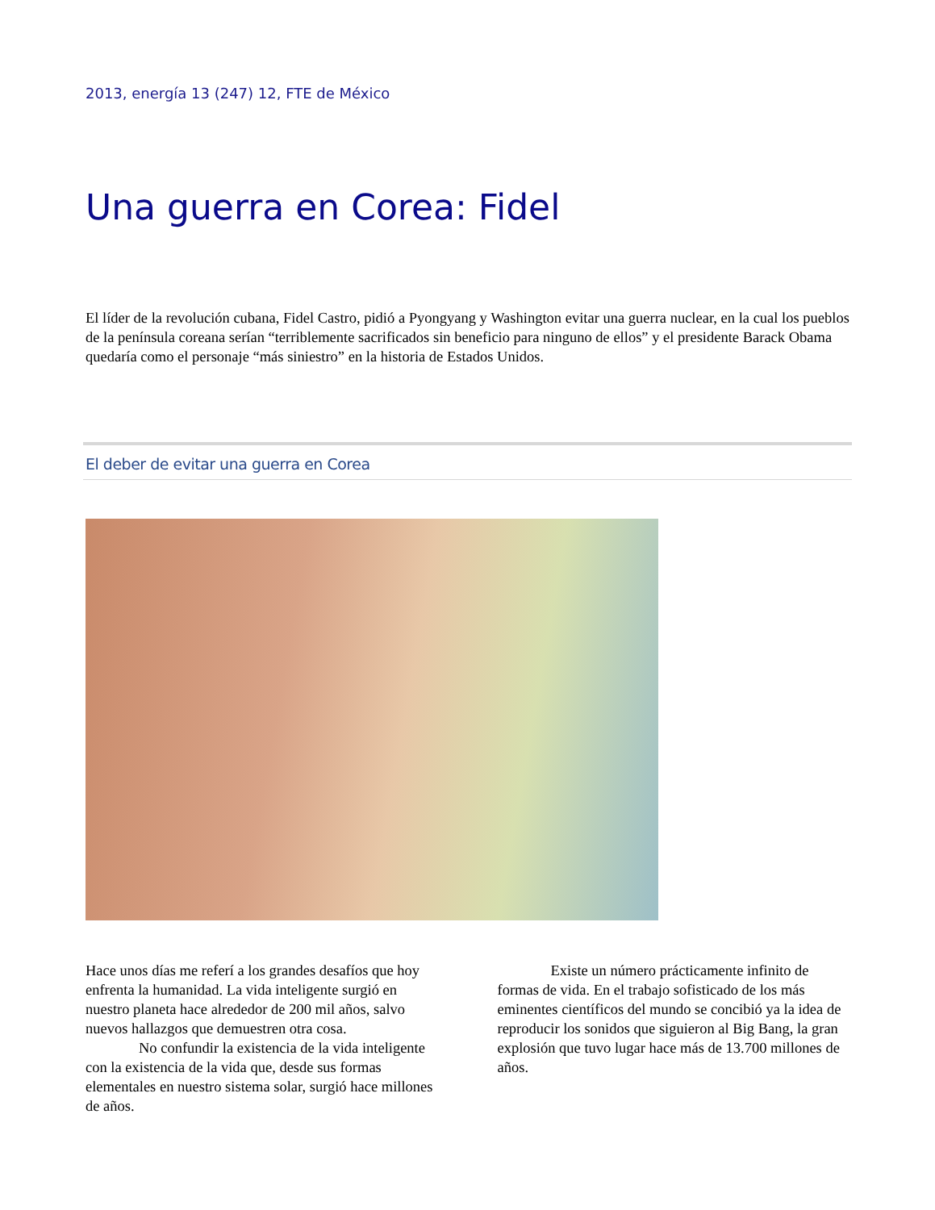2013, energía 13 (247) 12, FTE de México
Una guerra en Corea: Fidel
El líder de la revolución cubana, Fidel Castro, pidió a Pyongyang y Washington evitar una guerra nuclear, en la cual los pueblos de la península coreana serían “terriblemente sacrificados sin beneficio para ninguno de ellos” y el presidente Barack Obama quedaría como el personaje “más siniestro” en la historia de Estados Unidos.
El deber de evitar una guerra en Corea
Hace unos días me referí a los grandes desafíos que hoy enfrenta la humanidad. La vida inteligente surgió en nuestro planeta hace alrededor de 200 mil años, salvo nuevos hallazgos que demuestren otra cosa.
No confundir la existencia de la vida inteligente con la existencia de la vida que, desde sus formas elementales en nuestro sistema solar, surgió hace millones de años.
Existe un número prácticamente infinito de formas de vida. En el trabajo sofisticado de los más eminentes científicos del mundo se concibió ya la idea de reproducir los sonidos que siguieron al Big Bang, la gran explosión que tuvo lugar hace más de 13.700 millones de años.